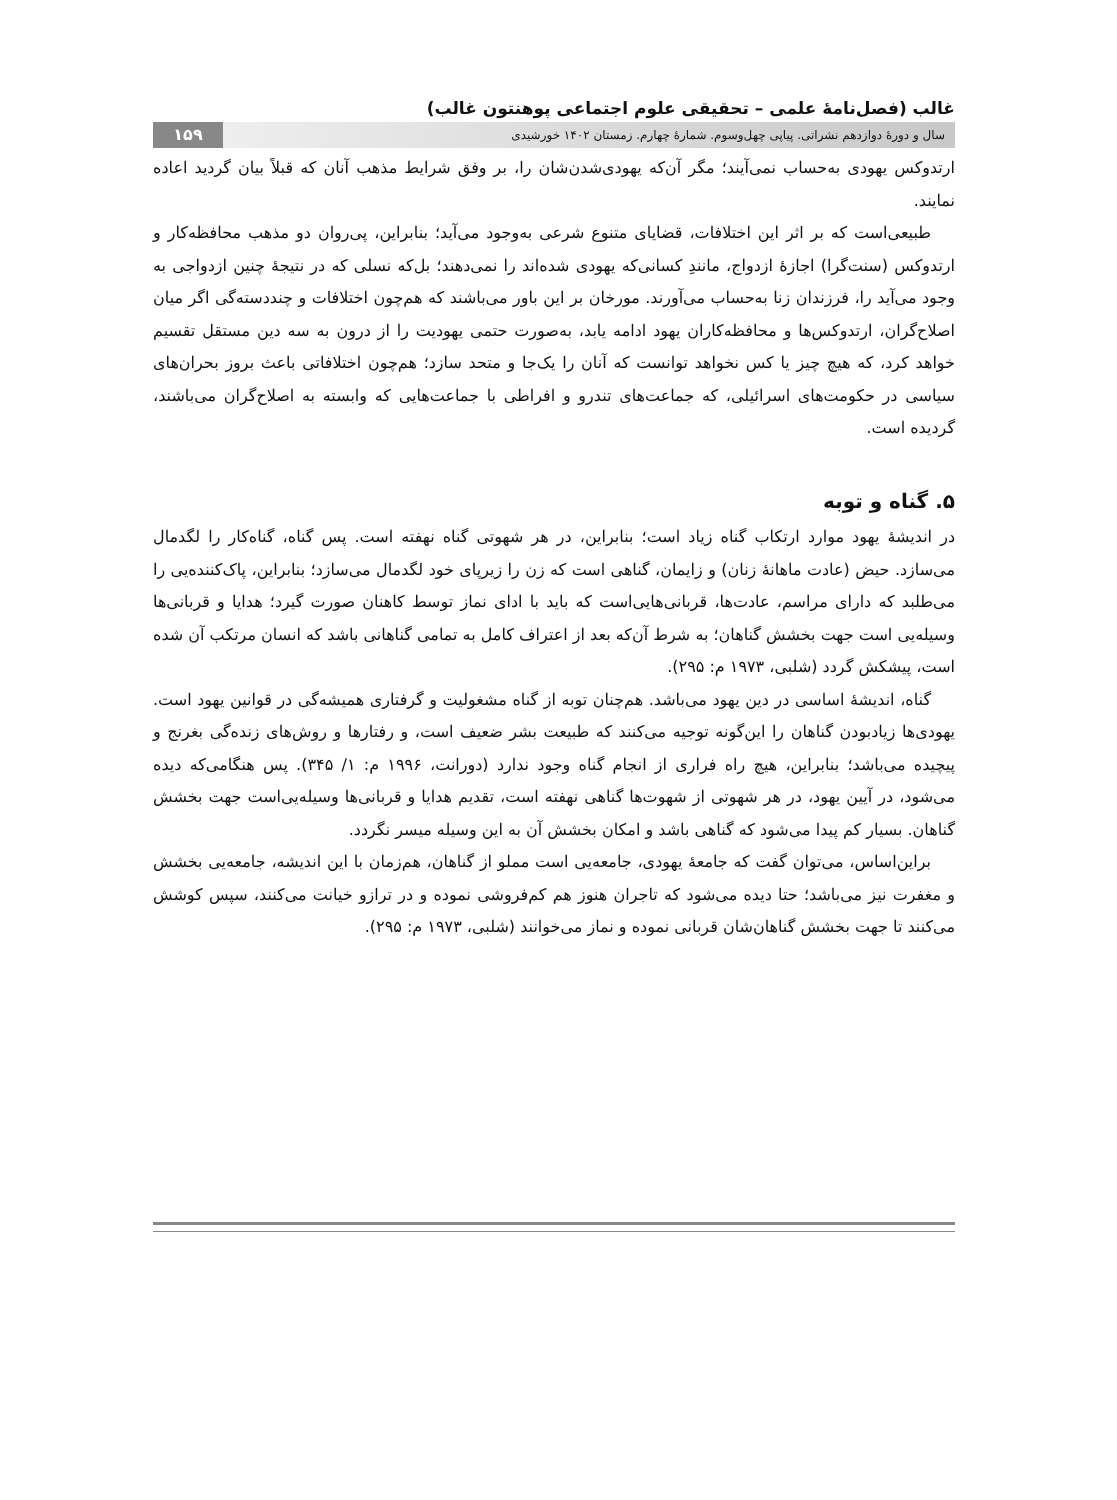غالب (فصل‌نامهٔ علمی – تحقیقی علوم اجتماعی پوهنتون غالب)
سال و دورهٔ دوازدهم نشراتی. پیاپی چهل‌وسوم. شمارهٔ چهارم. زمستان ۱۴۰۲ خورشیدی ۱۵۹
ارتدوکس یهودی به‌حساب نمی‌آیند؛ مگر آن‌که یهودی‌شدن‌شان را، بر وفق شرایط مذهب آنان که قبلاً بیان گردید اعاده نمایند.
طبیعی‌است که بر اثر این اختلافات، قضایای متنوع شرعی به‌وجود می‌آید؛ بنابراین، پی‌روان دو مذهب محافظه‌کار و ارتدوکس (سنت‌گرا) اجازهٔ ازدواج، مانندِ کسانی‌که یهودی شده‌اند را نمی‌دهند؛ بل‌که نسلی که در نتیجهٔ چنین ازدواجی به وجود می‌آید را، فرزندان زنا به‌حساب می‌آورند. مورخان بر این باور می‌باشند که هم‌چون اختلافات و چنددسته‌گی اگر میان اصلاح‌گران، ارتدوکس‌ها و محافظه‌کاران یهود ادامه یابد، به‌صورت حتمی یهودیت را از درون به سه دین مستقل تقسیم خواهد کرد، که هیچ چیز یا کس نخواهد توانست که آنان را یک‌جا و متحد سازد؛ هم‌چون اختلافاتی باعث بروز بحران‌های سیاسی در حکومت‌های اسرائیلی، که جماعت‌های تندرو و افراطی با جماعت‌هایی که وابسته به اصلاح‌گران می‌باشند، گردیده است.
۵. گناه و توبه
در اندیشهٔ یهود موارد ارتکاب گناه زیاد است؛ بنابراین، در هر شهوتی گناه نهفته است. پس گناه، گناه‌کار را لگدمال می‌سازد. حیض (عادت ماهانهٔ زنان) و زایمان، گناهی است که زن را زیرپای خود لگدمال می‌سازد؛ بنابراین، پاک‌کننده‌یی را می‌طلبد که دارای مراسم، عادت‌ها، قربانی‌هایی‌است که باید با ادای نماز توسط کاهنان صورت گیرد؛ هدایا و قربانی‌ها وسیله‌یی است جهت بخشش گناهان؛ به شرط آن‌که بعد از اعتراف کامل به تمامی گناهانی باشد که انسان مرتکب آن شده است، پیشکش گردد (شلبی، ۱۹۷۳ م: ۲۹۵).
گناه، اندیشهٔ اساسی در دین یهود می‌باشد. هم‌چنان توبه از گناه مشغولیت و گرفتاری همیشه‌گی در قوانین یهود است. یهودی‌ها زیادبودن گناهان را این‌گونه توجیه می‌کنند که طبیعت بشر ضعیف است، و رفتارها و روش‌های زنده‌گی بغرنج و پیچیده می‌باشد؛ بنابراین، هیچ راه فراری از انجام گناه وجود ندارد (دورانت، ۱۹۹۶ م: ۱/ ۳۴۵). پس هنگامی‌که دیده می‌شود، در آیین یهود، در هر شهوتی از شهوت‌ها گناهی نهفته است، تقدیم هدایا و قربانی‌ها وسیله‌یی‌است جهت بخشش گناهان. بسیار کم پیدا می‌شود که گناهی باشد و امکان بخشش آن به این وسیله میسر نگردد.
براین‌اساس، می‌توان گفت که جامعهٔ یهودی، جامعه‌یی است مملو از گناهان، هم‌زمان با این اندیشه، جامعه‌یی بخشش و مغفرت نیز می‌باشد؛ حتا دیده می‌شود که تاجران هنوز هم کم‌فروشی نموده و در ترازو خیانت می‌کنند، سپس کوشش می‌کنند تا جهت بخشش گناهان‌شان قربانی نموده و نماز می‌خوانند (شلبی، ۱۹۷۳ م: ۲۹۵).